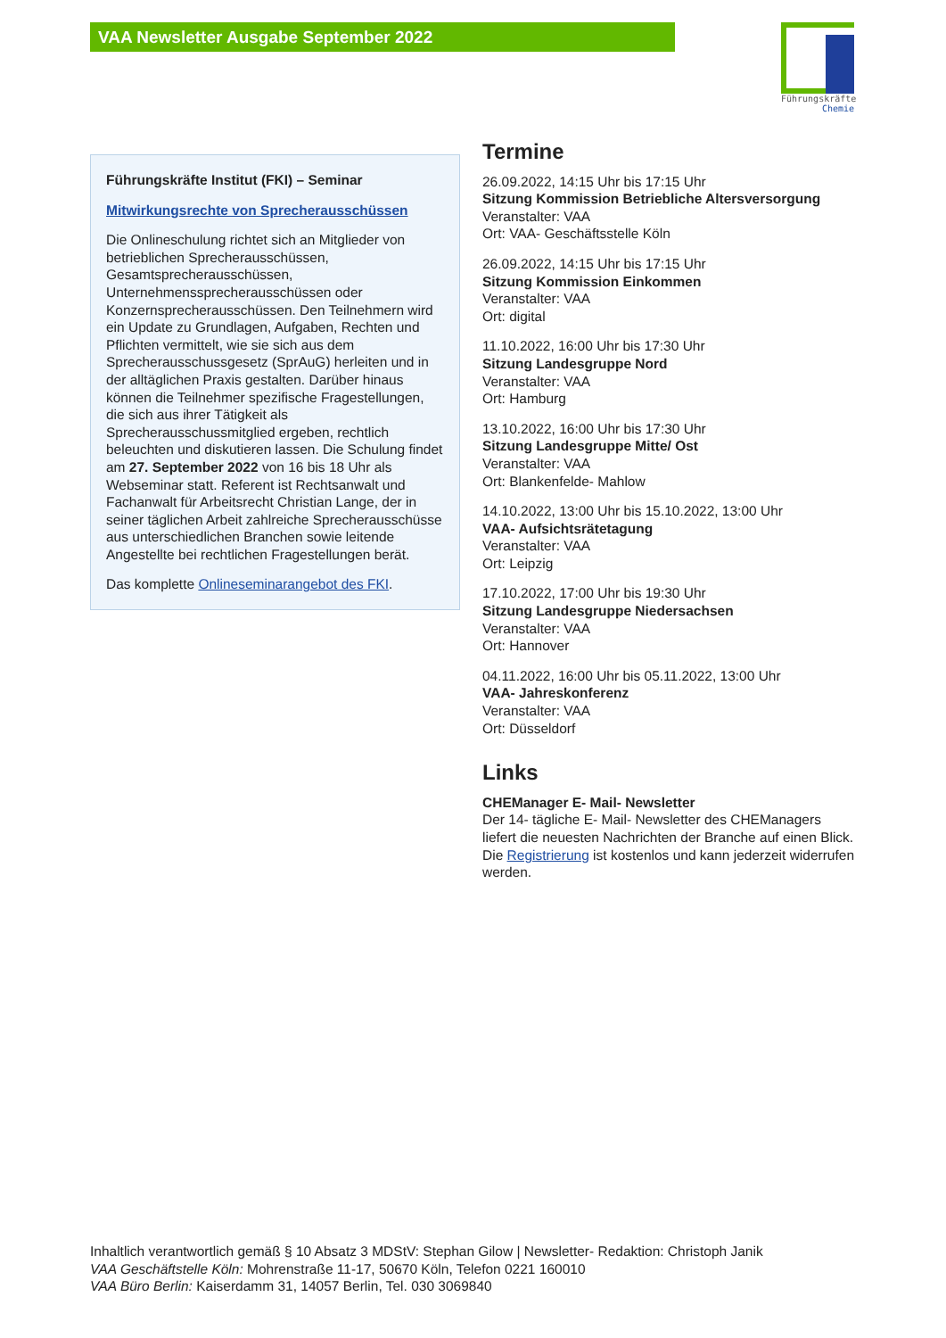VAA Newsletter Ausgabe September 2022
Führungskräfte
Chemie
Führungskräfte Institut (FKI) – Seminar
Mitwirkungsrechte von Sprecherausschüssen
Die Onlineschulung richtet sich an Mitglieder von betrieblichen Sprecherausschüssen, Gesamtsprecherausschüssen, Unternehmenssprecherausschüssen oder Konzernsprecherausschüssen. Den Teilnehmern wird ein Update zu Grundlagen, Aufgaben, Rechten und Pflichten vermittelt, wie sie sich aus dem Sprecherausschussgesetz (SprAuG) herleiten und in der alltäglichen Praxis gestalten. Darüber hinaus können die Teilnehmer spezifische Fragestellungen, die sich aus ihrer Tätigkeit als Sprecherausschussmitglied ergeben, rechtlich beleuchten und diskutieren lassen. Die Schulung findet am 27. September 2022 von 16 bis 18 Uhr als Webseminar statt. Referent ist Rechtsanwalt und Fachanwalt für Arbeitsrecht Christian Lange, der in seiner täglichen Arbeit zahlreiche Sprecherausschüsse aus unterschiedlichen Branchen sowie leitende Angestellte bei rechtlichen Fragestellungen berät.
Das komplette Onlineseminarangebot des FKI.
Termine
26.09.2022, 14:15 Uhr bis 17:15 Uhr
Sitzung Kommission Betriebliche Altersversorgung
Veranstalter: VAA
Ort: VAA- Geschäftsstelle Köln
26.09.2022, 14:15 Uhr bis 17:15 Uhr
Sitzung Kommission Einkommen
Veranstalter: VAA
Ort: digital
11.10.2022, 16:00 Uhr bis 17:30 Uhr
Sitzung Landesgruppe Nord
Veranstalter: VAA
Ort: Hamburg
13.10.2022, 16:00 Uhr bis 17:30 Uhr
Sitzung Landesgruppe Mitte/ Ost
Veranstalter: VAA
Ort: Blankenfelde- Mahlow
14.10.2022, 13:00 Uhr bis 15.10.2022, 13:00 Uhr
VAA- Aufsichtsrätetagung
Veranstalter: VAA
Ort: Leipzig
17.10.2022, 17:00 Uhr bis 19:30 Uhr
Sitzung Landesgruppe Niedersachsen
Veranstalter: VAA
Ort: Hannover
04.11.2022, 16:00 Uhr bis 05.11.2022, 13:00 Uhr
VAA- Jahreskonferenz
Veranstalter: VAA
Ort: Düsseldorf
Links
CHEManager E- Mail- Newsletter
Der 14- tägliche E- Mail- Newsletter des CHEManagers liefert die neuesten Nachrichten der Branche auf einen Blick. Die Registrierung ist kostenlos und kann jederzeit widerrufen werden.
Inhaltlich verantwortlich gemäß § 10 Absatz 3 MDStV: Stephan Gilow | Newsletter- Redaktion: Christoph Janik
VAA Geschäftstelle Köln: Mohrenstraße 11-17, 50670 Köln, Telefon 0221 160010
VAA Büro Berlin: Kaiserdamm 31, 14057 Berlin, Tel. 030 3069840